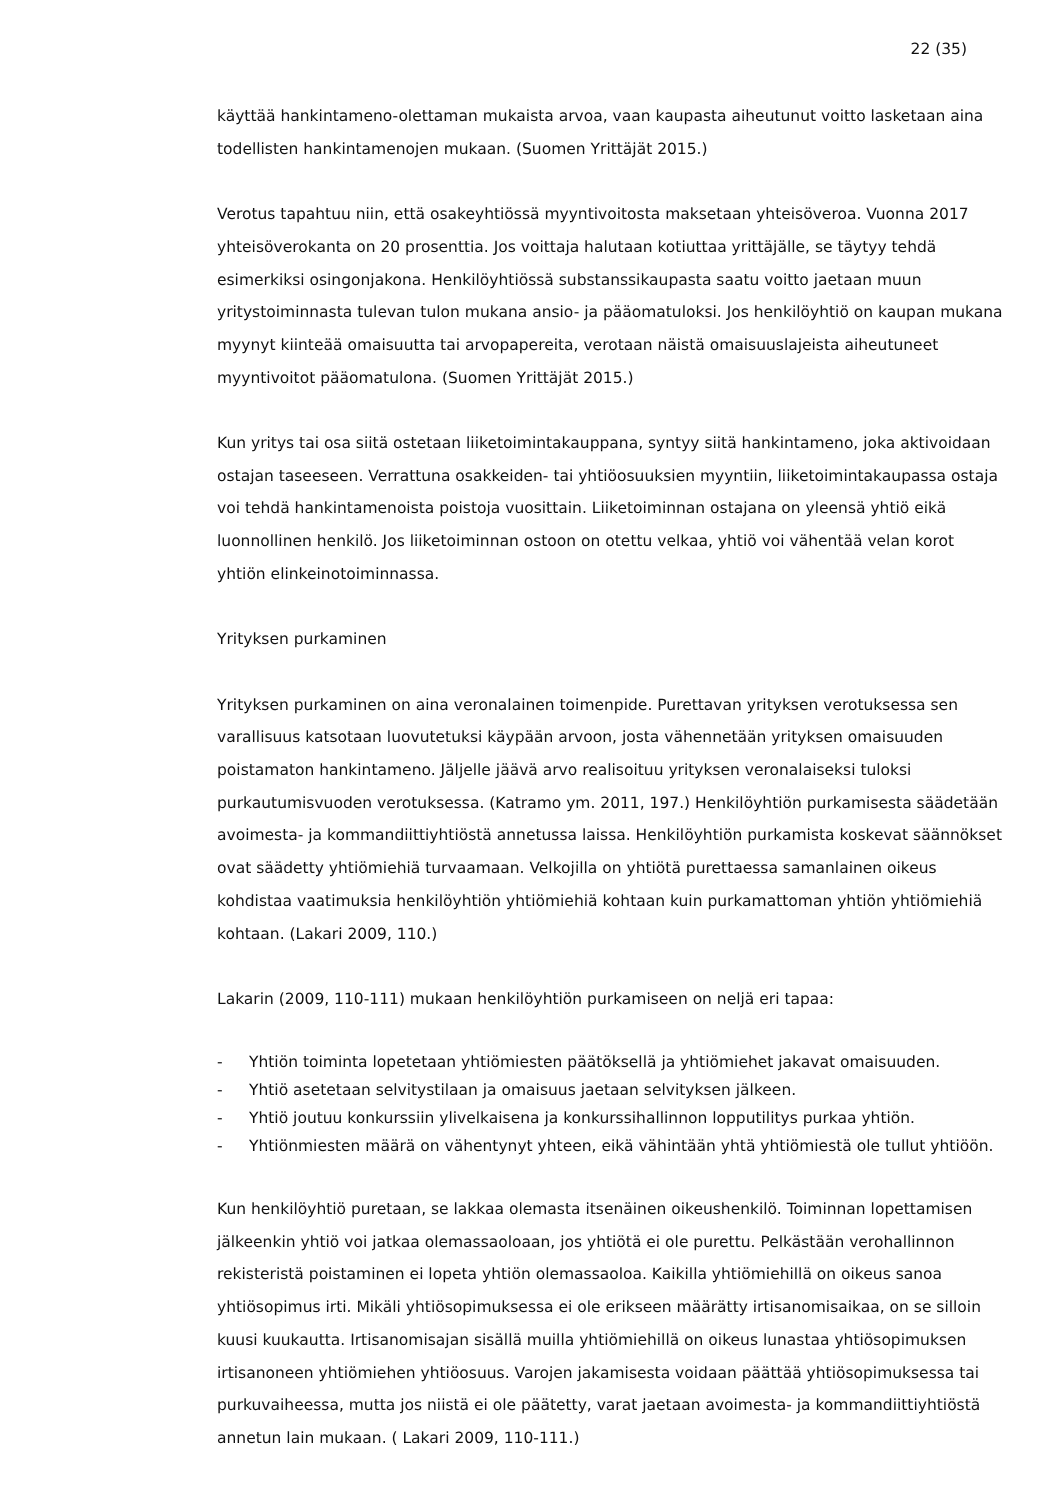22 (35)
käyttää hankintameno-olettaman mukaista arvoa, vaan kaupasta aiheutunut voitto lasketaan aina todellisten hankintamenojen mukaan. (Suomen Yrittäjät 2015.)
Verotus tapahtuu niin, että osakeyhtiössä myyntivoitosta maksetaan yhteisöveroa. Vuonna 2017 yhteisöverokanta on 20 prosenttia. Jos voittaja halutaan kotiuttaa yrittäjälle, se täytyy tehdä esimerkiksi osingonjakona. Henkilöyhtiössä substanssikaupasta saatu voitto jaetaan muun yritystoiminnasta tulevan tulon mukana ansio- ja pääomatuloksi. Jos henkilöyhtiö on kaupan mukana myynyt kiinteää omaisuutta tai arvopapereita, verotaan näistä omaisuuslajeista aiheutuneet myyntivoitot pääomatulona. (Suomen Yrittäjät 2015.)
Kun yritys tai osa siitä ostetaan liiketoimintakauppana, syntyy siitä hankintameno, joka aktivoidaan ostajan taseeseen. Verrattuna osakkeiden- tai yhtiöosuuksien myyntiin, liiketoimintakaupassa ostaja voi tehdä hankintamenoista poistoja vuosittain. Liiketoiminnan ostajana on yleensä yhtiö eikä luonnollinen henkilö. Jos liiketoiminnan ostoon on otettu velkaa, yhtiö voi vähentää velan korot yhtiön elinkeinotoiminnassa.
Yrityksen purkaminen
Yrityksen purkaminen on aina veronalainen toimenpide. Purettavan yrityksen verotuksessa sen varallisuus katsotaan luovutetuksi käypään arvoon, josta vähennetään yrityksen omaisuuden poistamaton hankintameno. Jäljelle jäävä arvo realisoituu yrityksen veronalaiseksi tuloksi purkautumisvuoden verotuksessa. (Katramo ym. 2011, 197.) Henkilöyhtiön purkamisesta säädetään avoimesta- ja kommandiittiyhtiöstä annetussa laissa. Henkilöyhtiön purkamista koskevat säännökset ovat säädetty yhtiömiehiä turvaamaan. Velkojilla on yhtiötä purettaessa samanlainen oikeus kohdistaa vaatimuksia henkilöyhtiön yhtiömiehiä kohtaan kuin purkamattoman yhtiön yhtiömiehiä kohtaan. (Lakari 2009, 110.)
Lakarin (2009, 110-111) mukaan henkilöyhtiön purkamiseen on neljä eri tapaa:
- Yhtiön toiminta lopetetaan yhtiömiesten päätöksellä ja yhtiömiehet jakavat omaisuuden.
- Yhtiö asetetaan selvitystilaan ja omaisuus jaetaan selvityksen jälkeen.
- Yhtiö joutuu konkurssiin ylivelkaisena ja konkurssihallinnon lopputilitys purkaa yhtiön.
- Yhtiönmiesten määrä on vähentynyt yhteen, eikä vähintään yhtä yhtiömiestä ole tullut yhtiöön.
Kun henkilöyhtiö puretaan, se lakkaa olemasta itsenäinen oikeushenkilö. Toiminnan lopettamisen jälkeenkin yhtiö voi jatkaa olemassaoloaan, jos yhtiötä ei ole purettu. Pelkästään verohallinnon rekisteristä poistaminen ei lopeta yhtiön olemassaoloa. Kaikilla yhtiömiehillä on oikeus sanoa yhtiösopimus irti. Mikäli yhtiösopimuksessa ei ole erikseen määrätty irtisanomisaikaa, on se silloin kuusi kuukautta. Irtisanomisajan sisällä muilla yhtiömiehillä on oikeus lunastaa yhtiösopimuksen irtisanoneen yhtiömiehen yhtiöosuus. Varojen jakamisesta voidaan päättää yhtiösopimuksessa tai purkuvaiheessa, mutta jos niistä ei ole päätetty, varat jaetaan avoimesta- ja kommandiittiyhtiöstä annetun lain mukaan. ( Lakari 2009, 110-111.)